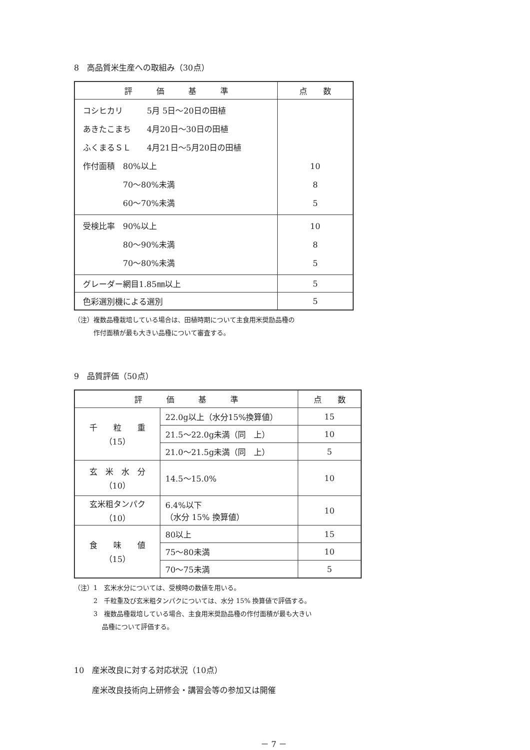8　高品質米生産への取組み（30点）
| 評 価 基 準 | 点 数 |
| --- | --- |
| コシヒカリ 5月 5日～20日の田植 あきたこまち 4月20日～30日の田植 ふくまるＳＬ 4月21日～5月20日の田植 作付面積 80%以上 70～80%未満 60～70%未満 | 10 8 5 |
| 受検比率 90%以上 80～90%未満 70～80%未満 | 10 8 5 |
| グレーダー網目1.85㎜以上 | 5 |
| 色彩選別機による選別 | 5 |
（注）複数品種栽培している場合は、田植時期について主食用米奨励品種の
　　　作付面積が最も大きい品種について審査する。
9　品質評価（50点）
| 評 価 基 準 | | 点 数 |
| --- | --- | --- |
| 千 粒 重 （15） | 22.0g以上（水分15%換算値） | 15 |
| | 21.5～22.0g未満（同 上） | 10 |
| | 21.0～21.5g未満（同 上） | 5 |
| 玄 米 水 分 （10） | 14.5～15.0% | 10 |
| 玄米粗タンパク （10） | 6.4%以下 （水分 15% 換算値） | 10 |
| 食 味 値 （15） | 80以上 | 15 |
| | 75～80未満 | 10 |
| | 70～75未満 | 5 |
（注）1　玄米水分については、受検時の数値を用いる。
　　　2　千粒重及び玄米粗タンパクについては、水分 15% 換算値で評価する。
　　　3　複数品種栽培している場合、主食用米奨励品種の作付面積が最も大きい
　　　　 品種について評価する。
10　産米改良に対する対応状況（10点）
産米改良技術向上研修会・講習会等の参加又は開催
－ 7 －